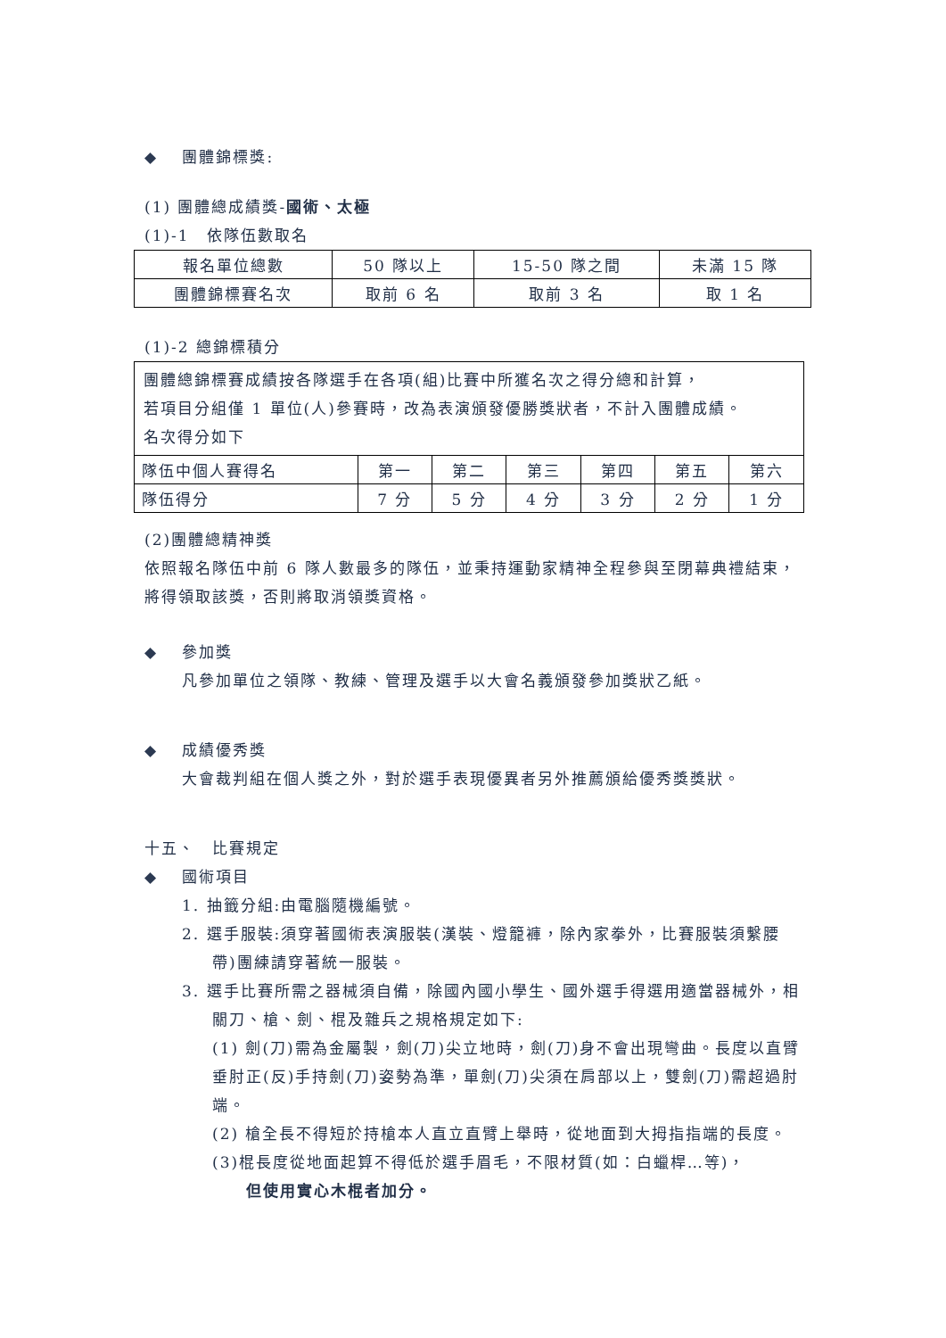◆ 團體錦標獎:
(1) 團體總成績獎-國術、太極
(1)-1　依隊伍數取名
| 報名單位總數 | 50 隊以上 | 15-50 隊之間 | 未滿 15 隊 |
| 團體錦標賽名次 | 取前 6 名 | 取前 3 名 | 取 1 名 |
(1)-2 總錦標積分
| 團體總錦標賽成績按各隊選手在各項(組)比賽中所獲名次之得分總和計算， 若項目分組僅 1 單位(人)參賽時，改為表演頒發優勝獎狀者，不計入團體成績。 名次得分如下 | | | | | | |
| 隊伍中個人賽得名 | 第一 | 第二 | 第三 | 第四 | 第五 | 第六 |
| 隊伍得分 | 7 分 | 5 分 | 4 分 | 3 分 | 2 分 | 1 分 |
(2)團體總精神獎
依照報名隊伍中前 6 隊人數最多的隊伍，並秉持運動家精神全程參與至閉幕典禮結束，將得領取該獎，否則將取消領獎資格。
◆ 參加獎
凡參加單位之領隊、教練、管理及選手以大會名義頒發參加獎狀乙紙。
◆ 成績優秀獎
大會裁判組在個人獎之外，對於選手表現優異者另外推薦頒給優秀獎獎狀。
十五、　比賽規定
◆ 國術項目
1. 抽籤分組:由電腦隨機編號。
2. 選手服裝:須穿著國術表演服裝(漢裝、燈籠褲，除內家拳外，比賽服裝須繫腰帶)團練請穿著統一服裝。
3. 選手比賽所需之器械須自備，除國內國小學生、國外選手得選用適當器械外，相關刀、槍、劍、棍及雜兵之規格規定如下:
(1) 劍(刀)需為金屬製，劍(刀)尖立地時，劍(刀)身不會出現彎曲。長度以直臂垂肘正(反)手持劍(刀)姿勢為準，單劍(刀)尖須在肩部以上，雙劍(刀)需超過肘端。
(2) 槍全長不得短於持槍本人直立直臂上舉時，從地面到大拇指指端的長度。
(3)棍長度從地面起算不得低於選手眉毛，不限材質(如：白蠟桿…等)，
但使用實心木棍者加分。